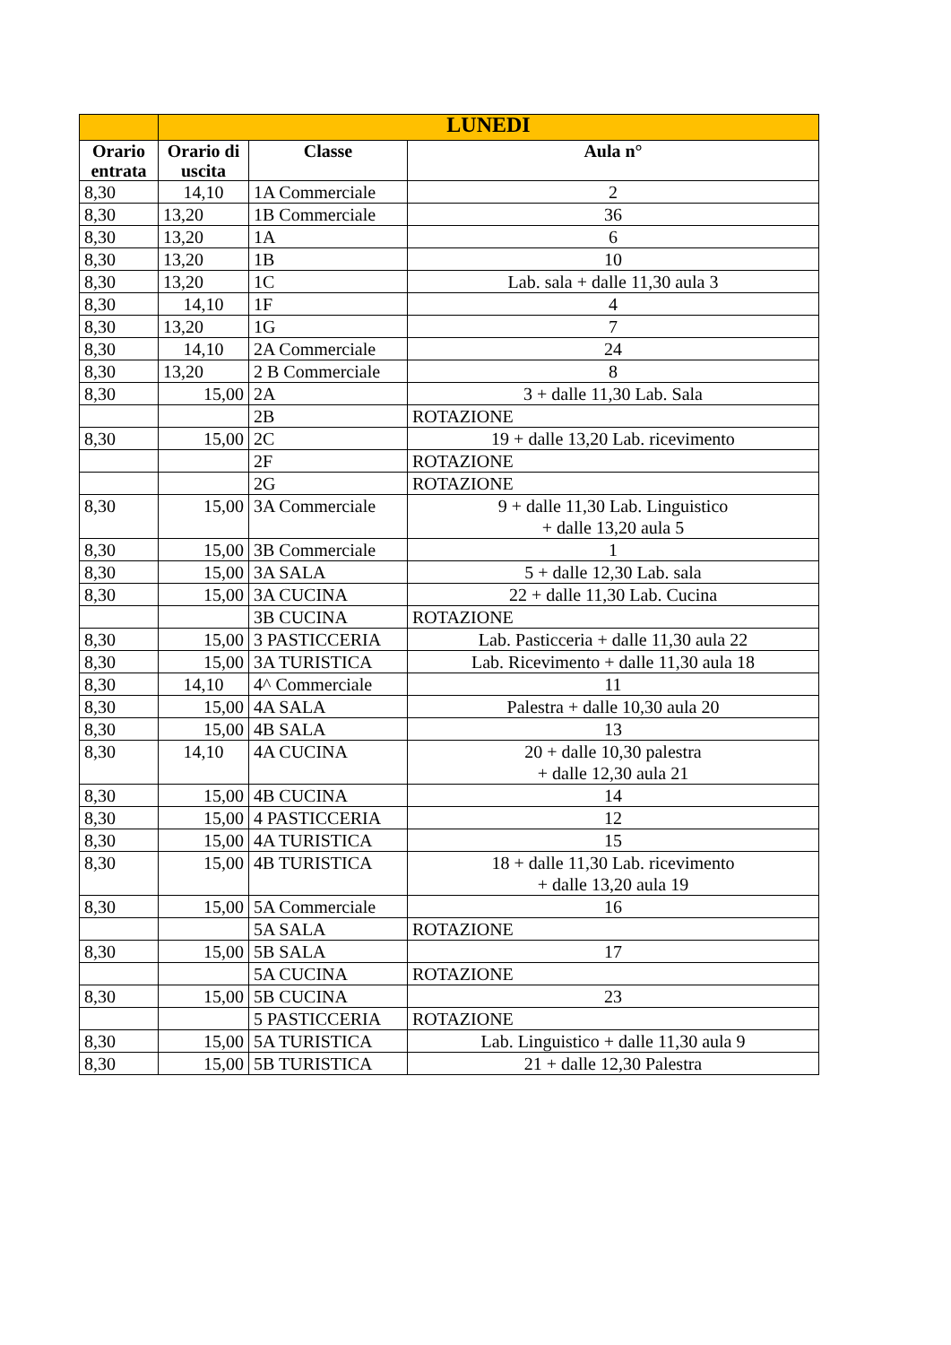| | LUNEDI | | |
| --- | --- | --- | --- |
| Orario entrata | Orario di uscita | Classe | Aula n° |
| 8,30 | 14,10 | 1A Commerciale | 2 |
| 8,30 | 13,20 | 1B Commerciale | 36 |
| 8,30 | 13,20 | 1A | 6 |
| 8,30 | 13,20 | 1B | 10 |
| 8,30 | 13,20 | 1C | Lab. sala + dalle 11,30 aula 3 |
| 8,30 | 14,10 | 1F | 4 |
| 8,30 | 13,20 | 1G | 7 |
| 8,30 | 14,10 | 2A Commerciale | 24 |
| 8,30 | 13,20 | 2 B Commerciale | 8 |
| 8,30 | 15,00 | 2A | 3 + dalle 11,30 Lab. Sala |
| | | 2B | ROTAZIONE |
| 8,30 | 15,00 | 2C | 19 + dalle 13,20 Lab. ricevimento |
| | | 2F | ROTAZIONE |
| | | 2G | ROTAZIONE |
| 8,30 | 15,00 | 3A Commerciale | 9 + dalle 11,30 Lab. Linguistico + dalle 13,20 aula 5 |
| 8,30 | 15,00 | 3B Commerciale | 1 |
| 8,30 | 15,00 | 3A SALA | 5 + dalle 12,30 Lab. sala |
| 8,30 | 15,00 | 3A CUCINA | 22 + dalle 11,30 Lab. Cucina |
| | | 3B CUCINA | ROTAZIONE |
| 8,30 | 15,00 | 3 PASTICCERIA | Lab. Pasticceria + dalle 11,30 aula 22 |
| 8,30 | 15,00 | 3A TURISTICA | Lab. Ricevimento + dalle 11,30 aula 18 |
| 8,30 | 14,10 | 4^ Commerciale | 11 |
| 8,30 | 15,00 | 4A SALA | Palestra + dalle 10,30 aula 20 |
| 8,30 | 15,00 | 4B SALA | 13 |
| 8,30 | 14,10 | 4A CUCINA | 20 + dalle 10,30 palestra + dalle 12,30 aula 21 |
| 8,30 | 15,00 | 4B CUCINA | 14 |
| 8,30 | 15,00 | 4 PASTICCERIA | 12 |
| 8,30 | 15,00 | 4A TURISTICA | 15 |
| 8,30 | 15,00 | 4B TURISTICA | 18 + dalle 11,30 Lab. ricevimento + dalle 13,20 aula 19 |
| 8,30 | 15,00 | 5A Commerciale | 16 |
| | | 5A SALA | ROTAZIONE |
| 8,30 | 15,00 | 5B SALA | 17 |
| | | 5A CUCINA | ROTAZIONE |
| 8,30 | 15,00 | 5B CUCINA | 23 |
| | | 5 PASTICCERIA | ROTAZIONE |
| 8,30 | 15,00 | 5A TURISTICA | Lab. Linguistico + dalle 11,30 aula 9 |
| 8,30 | 15,00 | 5B TURISTICA | 21 + dalle 12,30 Palestra |